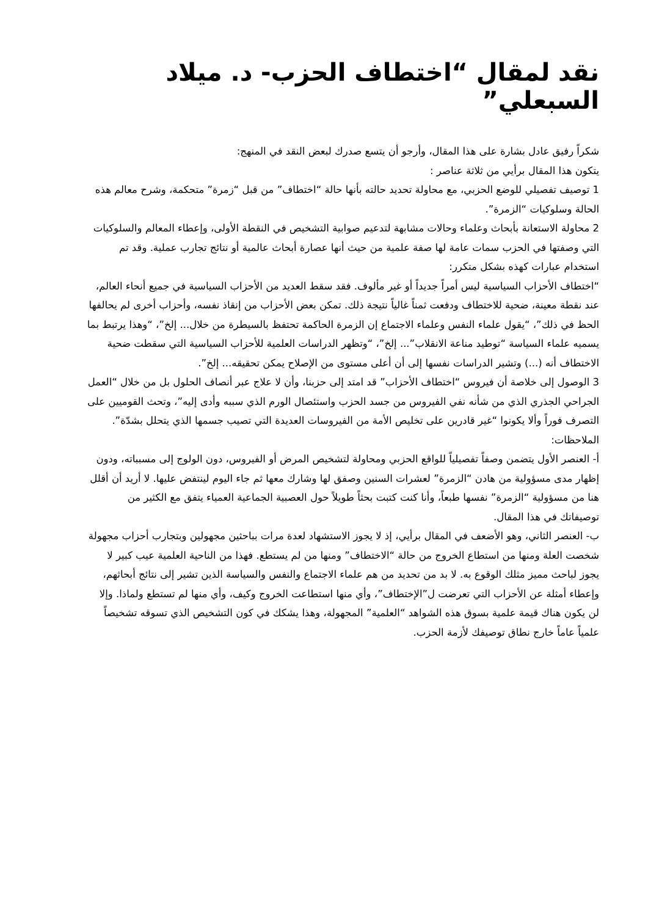نقد لمقال “اختطاف الحزب- د. ميلاد السبعلي”
شكراً رفيق عادل بشارة على هذا المقال، وأرجو أن يتسع صدرك لبعض النقد في المنهج:
يتكون هذا المقال برأيي من ثلاثة عناصر :
1 توصيف تفصيلي للوضع الحزبي، مع محاولة تحديد حالته بأنها حالة “اختطاف” من قبل “زمرة” متحكمة، وشرح معالم هذه الحالة وسلوكيات “الزمرة”.
2 محاولة الاستعانة بأبحاث وعلماء وحالات مشابهة لتدعيم صوابية التشخيص في النقطة الأولى، وإعطاء المعالم والسلوكيات التي وصفتها في الحزب سمات عامة لها صفة علمية من حيث أنها عصارة أبحاث عالمية أو نتائج تجارب عملية. وقد تم استخدام عبارات كهذه بشكل متكرر:
“اختطاف الأحزاب السياسية ليس أمراً جديداً أو غير مألوف. فقد سقط العديد من الأحزاب السياسية في جميع أنحاء العالم، عند نقطة معينة، ضحية للاختطاف ودفعت ثمناً غالياً نتيجة ذلك. تمكن بعض الأحزاب من إنقاذ نفسه، وأحزاب أخرى لم يحالفها الحظ في ذلك”، “يقول علماء النفس وعلماء الاجتماع إن الزمرة الحاكمة تحتفظ بالسيطرة من خلال... إلخ”، “وهذا يرتبط بما يسميه علماء السياسة “توطيد مناعة الانقلاب”... إلخ”، “وتظهر الدراسات العلمية للأحزاب السياسية التي سقطت ضحية الاختطاف أنه (...) وتشير الدراسات نفسها إلى أن أعلى مستوى من الإصلاح يمكن تحقيقه... إلخ”.
3 الوصول إلى خلاصة أن فيروس “اختطاف الأحزاب” قد امتد إلى حزبنا، وأن لا علاج عبر أنصاف الحلول بل من خلال “العمل الجراحي الجذري الذي من شأنه نفي الفيروس من جسد الحزب واستئصال الورم الذي سببه وأدى إليه”، وتحث القوميين على التصرف فوراً وألا يكونوا “غير قادرين على تخليص الأمة من الفيروسات العديدة التي تصيب جسمها الذي يتحلل بشدّة”.
الملاحظات:
أ- العنصر الأول يتضمن وصفاً تفصيلياً للواقع الحزبي ومحاولة لتشخيص المرض أو الفيروس، دون الولوج إلى مسبباته، ودون إظهار مدى مسؤولية من هادن “الزمرة” لعشرات السنين وصفق لها وشارك معها ثم جاء اليوم لينتفض عليها. لا أريد أن أقلل هنا من مسؤولية “الزمرة” نفسها طبعاً، وأنا كنت كتبت بحثاً طويلاً حول العصبية الجماعية العمياء يتفق مع الكثير من توصيفاتك في هذا المقال.
ب- العنصر الثاني، وهو الأضعف في المقال برأيي، إذ لا يجوز الاستشهاد لعدة مرات بباحثين مجهولين وبتجارب أحزاب مجهولة شخصت العلة ومنها من استطاع الخروج من حالة “الاختطاف” ومنها من لم يستطع. فهذا من الناحية العلمية عيب كبير لا يجوز لباحث مميز مثلك الوقوع به. لا بد من تحديد من هم علماء الاجتماع والنفس والسياسة الذين تشير إلى نتائج أبحاثهم، وإعطاء أمثلة عن الأحزاب التي تعرضت ل”الإختطاف”، وأي منها استطاعت الخروج وكيف، وأي منها لم تستطع ولماذا. وإلا لن يكون هناك قيمة علمية بسوق هذه الشواهد “العلمية” المجهولة، وهذا يشكك في كون التشخيص الذي تسوقه تشخيصاً علمياً عاماً خارج نطاق توصيفك لأزمة الحزب.